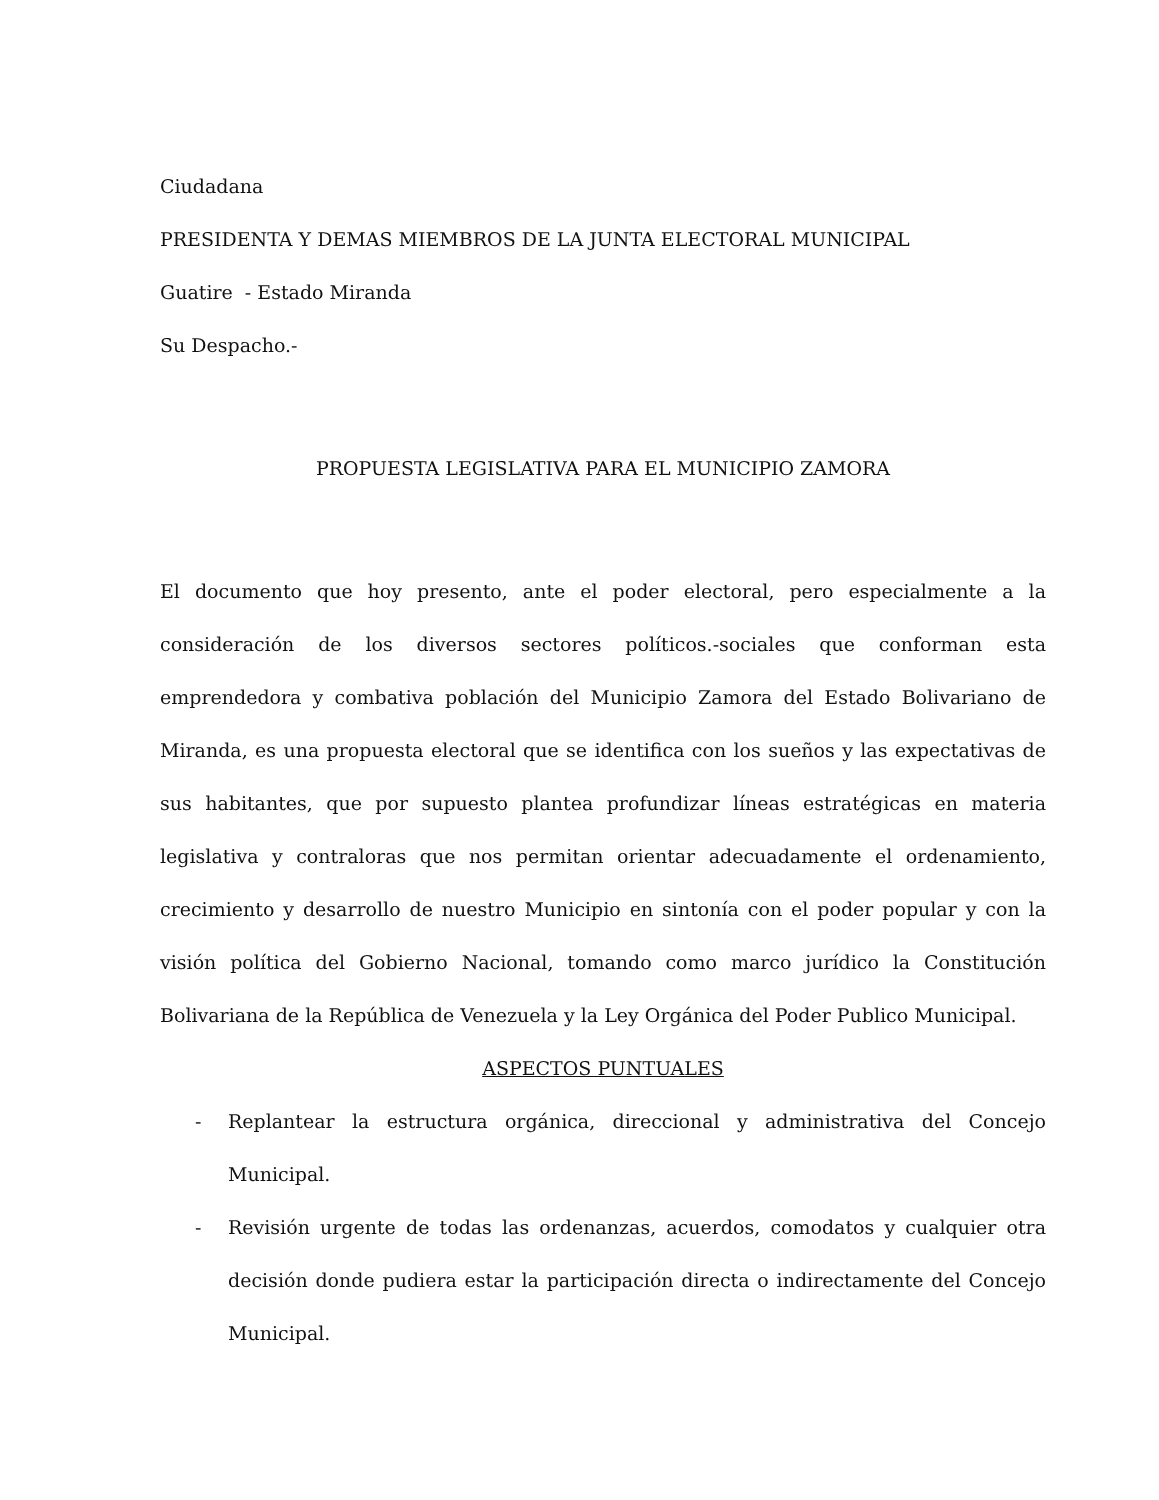Ciudadana
PRESIDENTA Y DEMAS MIEMBROS DE LA JUNTA ELECTORAL MUNICIPAL
Guatire - Estado Miranda
Su Despacho.-
PROPUESTA LEGISLATIVA PARA EL MUNICIPIO ZAMORA
El documento que hoy presento, ante el poder electoral, pero especialmente a la consideración de los diversos sectores políticos.-sociales que conforman esta emprendedora y combativa población del Municipio Zamora del Estado Bolivariano de Miranda, es una propuesta electoral que se identifica con los sueños y las expectativas de sus habitantes, que por supuesto plantea profundizar líneas estratégicas en materia legislativa y contraloras que nos permitan orientar adecuadamente el ordenamiento, crecimiento y desarrollo de nuestro Municipio en sintonía con el poder popular y con la visión política del Gobierno Nacional, tomando como marco jurídico la Constitución Bolivariana de la República de Venezuela y la Ley Orgánica del Poder Publico Municipal.
ASPECTOS PUNTUALES
- Replantear la estructura orgánica, direccional y administrativa del Concejo Municipal.
- Revisión urgente de todas las ordenanzas, acuerdos, comodatos y cualquier otra decisión donde pudiera estar la participación directa o indirectamente del Concejo Municipal.